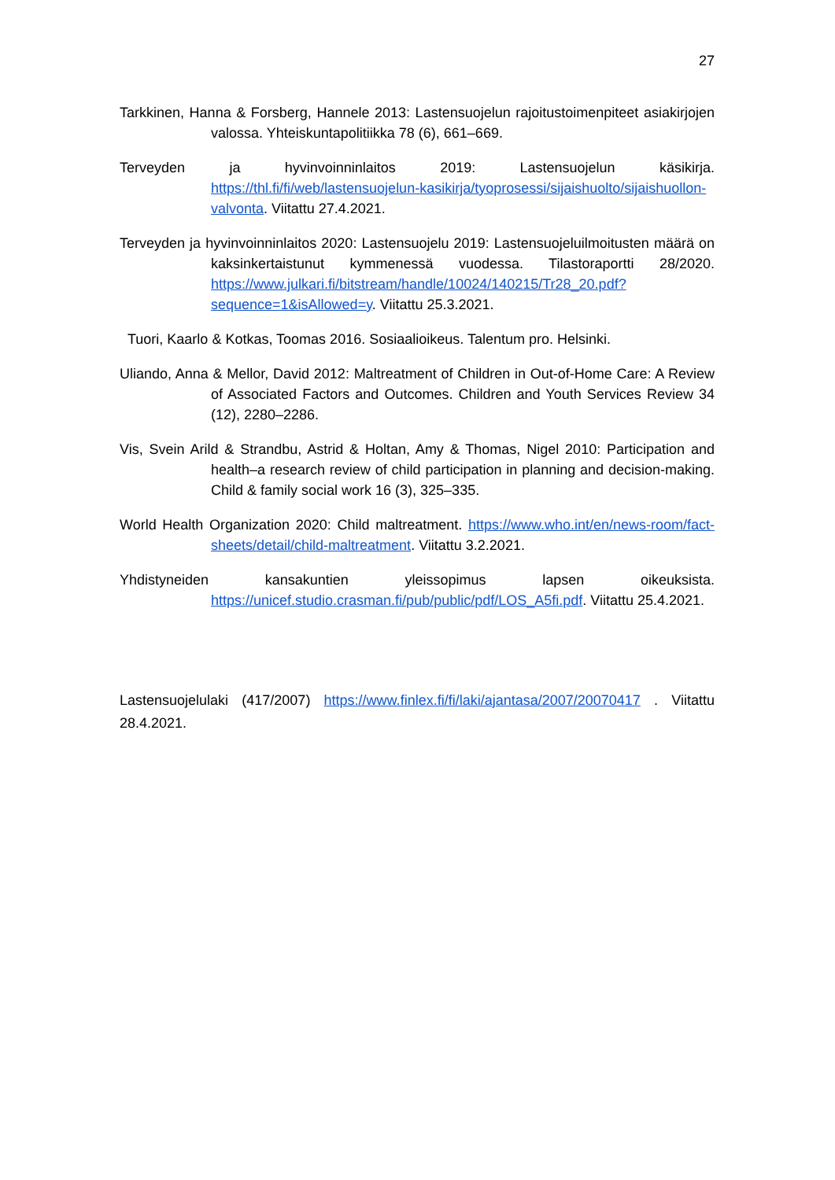27
Tarkkinen, Hanna & Forsberg, Hannele 2013: Lastensuojelun rajoitustoimenpiteet asiakirjojen valossa. Yhteiskuntapolitiikka 78 (6), 661–669.
Terveyden ja hyvinvoinninlaitos 2019: Lastensuojelun käsikirja. https://thl.fi/fi/web/lastensuojelun-kasikirja/tyoprosessi/sijaishuolto/sijaishuollon-valvonta. Viitattu 27.4.2021.
Terveyden ja hyvinvoinninlaitos 2020: Lastensuojelu 2019: Lastensuojeluilmoitusten määrä on kaksinkertaistunut kymmenessä vuodessa. Tilastoraportti 28/2020. https://www.julkari.fi/bitstream/handle/10024/140215/Tr28_20.pdf?sequence=1&isAllowed=y. Viitattu 25.3.2021.
Tuori, Kaarlo & Kotkas, Toomas 2016. Sosiaalioikeus. Talentum pro. Helsinki.
Uliando, Anna & Mellor, David 2012: Maltreatment of Children in Out-of-Home Care: A Review of Associated Factors and Outcomes. Children and Youth Services Review 34 (12), 2280–2286.
Vis, Svein Arild & Strandbu, Astrid & Holtan, Amy & Thomas, Nigel 2010: Participation and health–a research review of child participation in planning and decision-making. Child & family social work 16 (3), 325–335.
World Health Organization 2020: Child maltreatment. https://www.who.int/en/news-room/fact-sheets/detail/child-maltreatment. Viitattu 3.2.2021.
Yhdistyneiden kansakuntien yleissopimus lapsen oikeuksista. https://unicef.studio.crasman.fi/pub/public/pdf/LOS_A5fi.pdf. Viitattu 25.4.2021.
Lastensuojelulaki (417/2007) https://www.finlex.fi/fi/laki/ajantasa/2007/20070417 . Viitattu 28.4.2021.